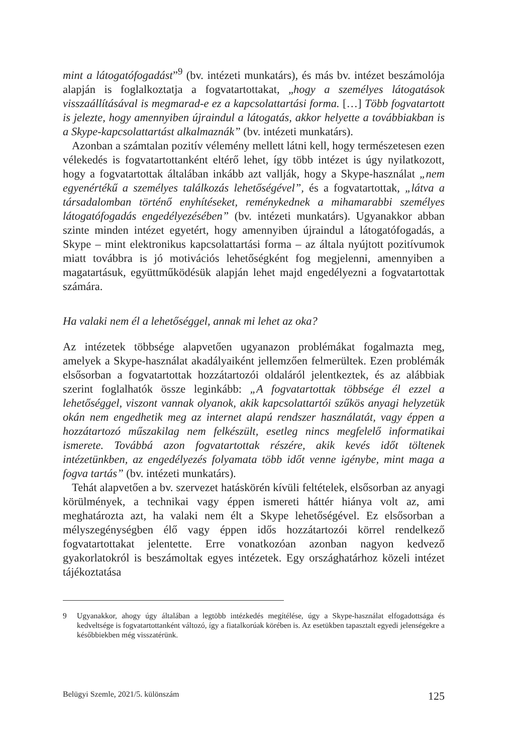mint a látogatófogadást”<sup>9</sup> (bv. intézeti munkatárs), és más bv. intézet beszámolója alapján is foglalkoztatja a fogvatartottakat, „hogy a személyes látogatások visszaállításával is megmarad-e ez a kapcsolattartási forma. […] Több fogvatartott is jelezte, hogy amennyiben újraindul a látogatás, akkor helyette a továbbiakban is a Skype-kapcsolattartást alkalmaznák” (bv. intézeti munkatárs).
Azonban a számtalan pozitív vélemény mellett látni kell, hogy természetesen ezen vélekedés is fogvatartottanként eltérő lehet, így több intézet is úgy nyilatkozott, hogy a fogvatartottak általában inkább azt vallják, hogy a Skype-használat „nem egyenértékű a személyes találkozás lehetőségével”, és a fogvatartottak, „látva a társadalomban történő enyhítéseket, reménykednek a mihamarabbi személyes látogatófogadás engedélyezésében” (bv. intézeti munkatárs). Ugyanakkor abban szinte minden intézet egyetért, hogy amennyiben újraindul a látogatófogadás, a Skype – mint elektronikus kapcsolattartási forma – az általa nyújtott pozitívumok miatt továbbra is jó motivációs lehetőségként fog megjelenni, amennyiben a magatartásuk, együttműködésük alapján lehet majd engedélyezni a fogvatartottak számára.
Ha valaki nem él a lehetőséggel, annak mi lehet az oka?
Az intézetek többsége alapvetően ugyanazon problémákat fogalmazta meg, amelyek a Skype-használat akadályaiként jellemzően felmerültek. Ezen problémák elsősorban a fogvatartottak hozzátartozói oldaláról jelentkeztek, és az alábbiak szerint foglalhatók össze leginkább: „A fogvatartottak többsége él ezzel a lehetőséggel, viszont vannak olyanok, akik kapcsolattartói szűkös anyagi helyzetük okán nem engedhetik meg az internet alapú rendszer használatát, vagy éppen a hozzátartozó műszakilag nem felkészült, esetleg nincs megfelelő informatikai ismerete. Továbbá azon fogvatartottak részére, akik kevés időt töltenek intézetünkben, az engedélyezés folyamata több időt venne igénybe, mint maga a fogva tartás” (bv. intézeti munkatárs).
Tehát alapvetően a bv. szervezet hatáskörén kívüli feltételek, elsősorban az anyagi körülmények, a technikai vagy éppen ismereti háttér hiánya volt az, ami meghatározta azt, ha valaki nem élt a Skype lehetőségével. Ez elsősorban a mélyszegénységben élő vagy éppen idős hozzátartozói körrel rendelkező fogvatartottakat jelentette. Erre vonatkozóan azonban nagyon kedvező gyakorlatokról is beszámoltak egyes intézetek. Egy országhatárhoz közeli intézet tájékoztatása
9 Ugyanakkor, ahogy úgy általában a legtöbb intézkedés megítélése, úgy a Skype-használat elfogadottsága és kedveltsége is fogvatartottanként változó, így a fiatalkorúak körében is. Az esetükben tapasztalt egyedi jelenségekre a későbbiekben még visszatérünk.
Belügyi Szemle, 2021/5. különszám 125